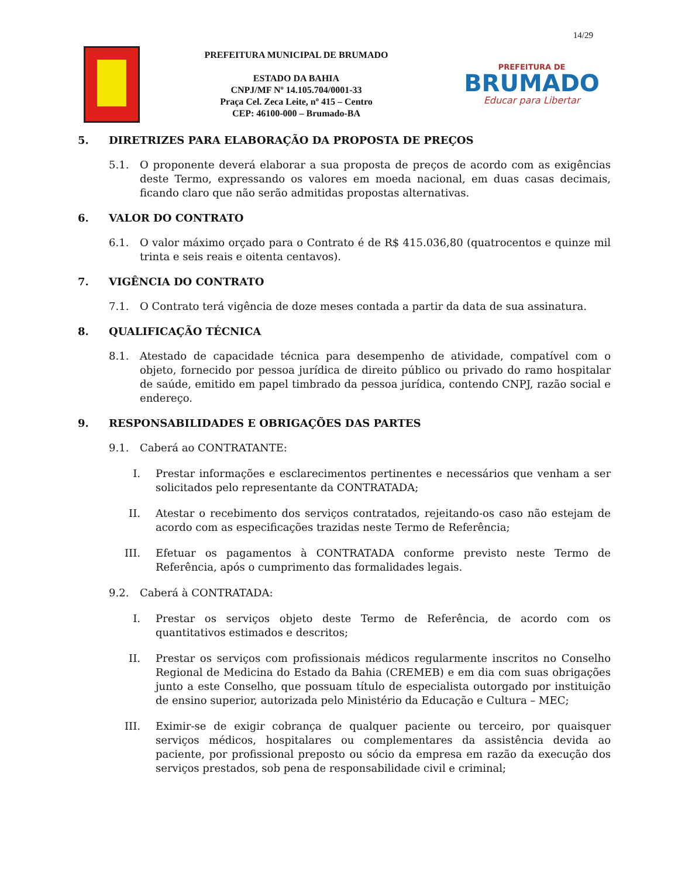14/29
PREFEITURA MUNICIPAL DE BRUMADO
ESTADO DA BAHIA
CNPJ/MF Nº 14.105.704/0001-33
Praça Cel. Zeca Leite, nº 415 – Centro
CEP: 46100-000 – Brumado-BA
PREFEITURA DE
BRUMADO
Educar para Libertar
5. DIRETRIZES PARA ELABORAÇÃO DA PROPOSTA DE PREÇOS
5.1. O proponente deverá elaborar a sua proposta de preços de acordo com as exigências deste Termo, expressando os valores em moeda nacional, em duas casas decimais, ficando claro que não serão admitidas propostas alternativas.
6. VALOR DO CONTRATO
6.1. O valor máximo orçado para o Contrato é de R$ 415.036,80 (quatrocentos e quinze mil trinta e seis reais e oitenta centavos).
7. VIGÊNCIA DO CONTRATO
7.1. O Contrato terá vigência de doze meses contada a partir da data de sua assinatura.
8. QUALIFICAÇÃO TÉCNICA
8.1. Atestado de capacidade técnica para desempenho de atividade, compatível com o objeto, fornecido por pessoa jurídica de direito público ou privado do ramo hospitalar de saúde, emitido em papel timbrado da pessoa jurídica, contendo CNPJ, razão social e endereço.
9. RESPONSABILIDADES E OBRIGAÇÕES DAS PARTES
9.1. Caberá ao CONTRATANTE:
I. Prestar informações e esclarecimentos pertinentes e necessários que venham a ser solicitados pelo representante da CONTRATADA;
II. Atestar o recebimento dos serviços contratados, rejeitando-os caso não estejam de acordo com as especificações trazidas neste Termo de Referência;
III. Efetuar os pagamentos à CONTRATADA conforme previsto neste Termo de Referência, após o cumprimento das formalidades legais.
9.2. Caberá à CONTRATADA:
I. Prestar os serviços objeto deste Termo de Referência, de acordo com os quantitativos estimados e descritos;
II. Prestar os serviços com profissionais médicos regularmente inscritos no Conselho Regional de Medicina do Estado da Bahia (CREMEB) e em dia com suas obrigações junto a este Conselho, que possuam título de especialista outorgado por instituição de ensino superior, autorizada pelo Ministério da Educação e Cultura – MEC;
III. Eximir-se de exigir cobrança de qualquer paciente ou terceiro, por quaisquer serviços médicos, hospitalares ou complementares da assistência devida ao paciente, por profissional preposto ou sócio da empresa em razão da execução dos serviços prestados, sob pena de responsabilidade civil e criminal;